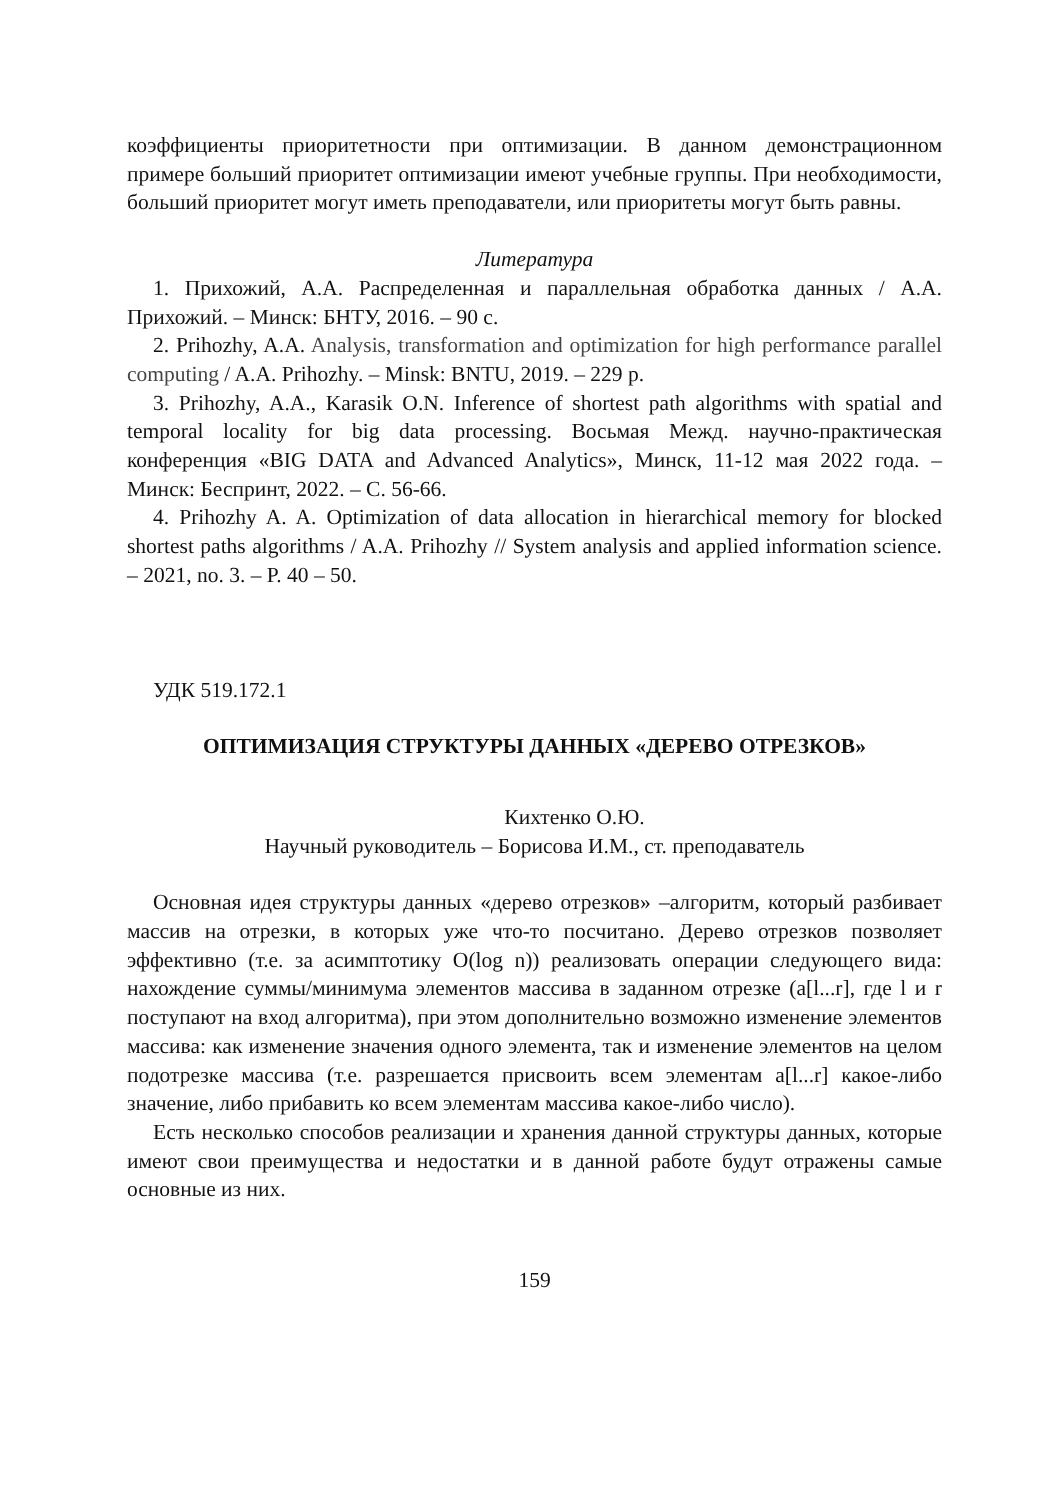коэффициенты приоритетности при оптимизации. В данном демонстрационном примере больший приоритет оптимизации имеют учебные группы. При необходимости, больший приоритет могут иметь преподаватели, или приоритеты могут быть равны.
Литература
1. Прихожий, А.А. Распределенная и параллельная обработка данных / А.А. Прихожий. – Минск: БНТУ, 2016. – 90 с.
2. Prihozhy, A.A. Analysis, transformation and optimization for high performance parallel computing / A.A. Prihozhy. – Minsk: BNTU, 2019. – 229 p.
3. Prihozhy, A.A., Karasik O.N. Inference of shortest path algorithms with spatial and temporal locality for big data processing. Восьмая Межд. научно-практическая конференция «BIG DATA and Advanced Analytics», Минск, 11-12 мая 2022 года. – Минск: Беспринт, 2022. – С. 56-66.
4. Prihozhy A. A. Optimization of data allocation in hierarchical memory for blocked shortest paths algorithms / A.A. Prihozhy // System analysis and applied information science. – 2021, no. 3. – P. 40 – 50.
УДК 519.172.1
ОПТИМИЗАЦИЯ СТРУКТУРЫ ДАННЫХ «ДЕРЕВО ОТРЕЗКОВ»
Кихтенко О.Ю.
Научный руководитель – Борисова И.М., ст. преподаватель
Основная идея структуры данных «дерево отрезков» –алгоритм, который разбивает массив на отрезки, в которых уже что-то посчитано. Дерево отрезков позволяет эффективно (т.е. за асимптотику O(log n)) реализовать операции следующего вида: нахождение суммы/минимума элементов массива в заданном отрезке (a[l...r], где l и r поступают на вход алгоритма), при этом дополнительно возможно изменение элементов массива: как изменение значения одного элемента, так и изменение элементов на целом подотрезке массива (т.е. разрешается присвоить всем элементам a[l...r] какое-либо значение, либо прибавить ко всем элементам массива какое-либо число).
Есть несколько способов реализации и хранения данной структуры данных, которые имеют свои преимущества и недостатки и в данной работе будут отражены самые основные из них.
159